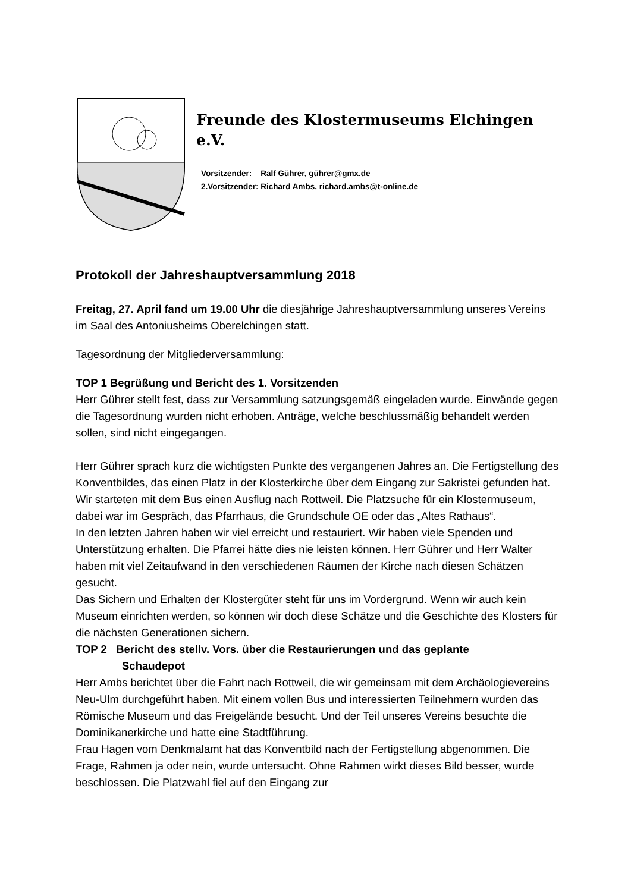Freunde des Klostermuseums Elchingen e.V.
Vorsitzender: Ralf Gührer, gührer@gmx.de
2.Vorsitzender: Richard Ambs, richard.ambs@t-online.de
Protokoll der Jahreshauptversammlung 2018
Freitag, 27. April fand um 19.00 Uhr die diesjährige Jahreshauptversammlung unseres Vereins im Saal des Antoniusheims Oberelchingen statt.
Tagesordnung der Mitgliederversammlung:
TOP 1 Begrüßung und Bericht des 1. Vorsitzenden
Herr Gührer stellt fest, dass zur Versammlung satzungsgemäß eingeladen wurde. Einwände gegen die Tagesordnung wurden nicht erhoben. Anträge, welche beschlussmäßig behandelt werden sollen, sind nicht eingegangen.
Herr Gührer sprach kurz die wichtigsten Punkte des vergangenen Jahres an. Die Fertigstellung des Konventbildes, das einen Platz in der Klosterkirche über dem Eingang zur Sakristei gefunden hat. Wir starteten mit dem Bus einen Ausflug nach Rottweil. Die Platzsuche für ein Klostermuseum, dabei war im Gespräch, das Pfarrhaus, die Grundschule OE oder das „Altes Rathaus“.
In den letzten Jahren haben wir viel erreicht und restauriert. Wir haben viele Spenden und Unterstützung erhalten. Die Pfarrei hätte dies nie leisten können. Herr Gührer und Herr Walter haben mit viel Zeitaufwand in den verschiedenen Räumen der Kirche nach diesen Schätzen gesucht.
Das Sichern und Erhalten der Klostergüter steht für uns im Vordergrund. Wenn wir auch kein Museum einrichten werden, so können wir doch diese Schätze und die Geschichte des Klosters für die nächsten Generationen sichern.
TOP 2 Bericht des stellv. Vors. über die Restaurierungen und das geplante
Schaudepot
Herr Ambs berichtet über die Fahrt nach Rottweil, die wir gemeinsam mit dem Archäologievereins Neu-Ulm durchgeführt haben. Mit einem vollen Bus und interessierten Teilnehmern wurden das Römische Museum und das Freigelände besucht. Und der Teil unseres Vereins besuchte die Dominikanerkirche und hatte eine Stadtführung.
Frau Hagen vom Denkmalamt hat das Konventbild nach der Fertigstellung abgenommen. Die Frage, Rahmen ja oder nein, wurde untersucht. Ohne Rahmen wirkt dieses Bild besser, wurde beschlossen. Die Platzwahl fiel auf den Eingang zur